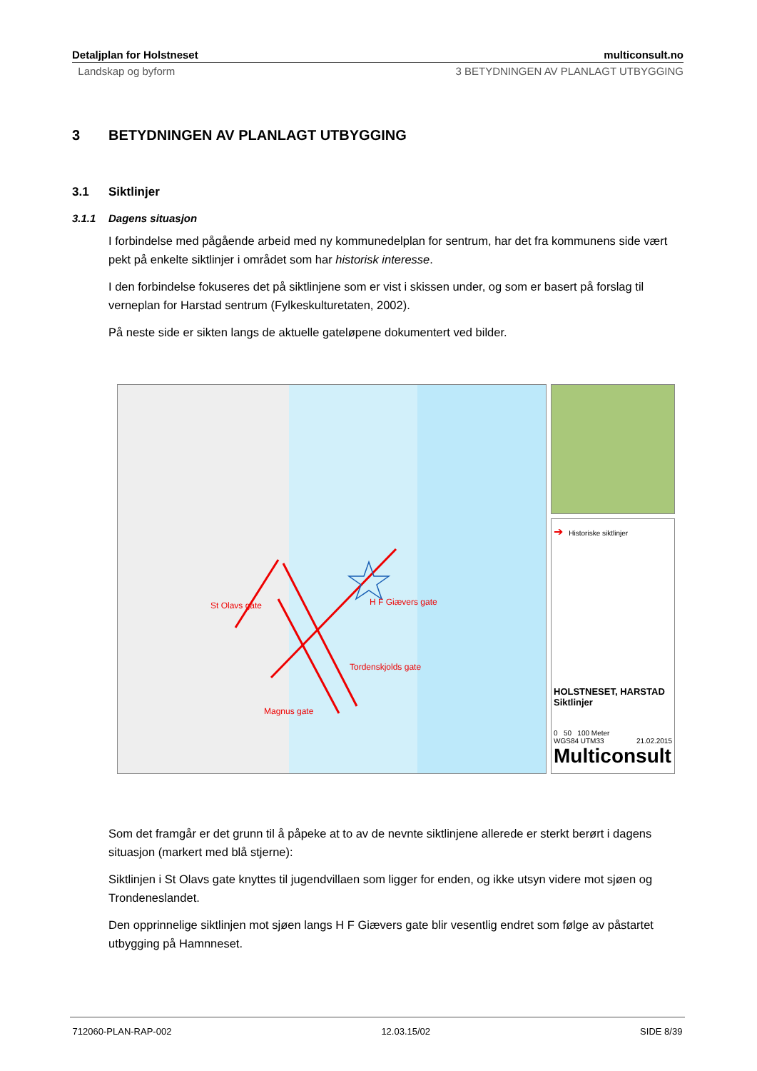Detaljplan for Holstneset multiconsult.no
Landskap og byform 3 BETYDNINGEN AV PLANLAGT UTBYGGING
3 BETYDNINGEN AV PLANLAGT UTBYGGING
3.1 Siktlinjer
3.1.1 Dagens situasjon
I forbindelse med pågående arbeid med ny kommunedelplan for sentrum, har det fra kommunens side vært pekt på enkelte siktlinjer i området som har historisk interesse.
I den forbindelse fokuseres det på siktlinjene som er vist i skissen under, og som er basert på forslag til verneplan for Harstad sentrum (Fylkeskulturetaten, 2002).
På neste side er sikten langs de aktuelle gateløpene dokumentert ved bilder.
St Olavs gate H F Giævers gate
Tordenskjolds gate
Magnus gate
➔ Historiske siktlinjer
HOLSTNESET, HARSTAD
Siktlinjer
0 50 100 Meter
WGS84 UTM33 21.02.2015
Multiconsult
Som det framgår er det grunn til å påpeke at to av de nevnte siktlinjene allerede er sterkt berørt i dagens situasjon (markert med blå stjerne):
Siktlinjen i St Olavs gate knyttes til jugendvillaen som ligger for enden, og ikke utsyn videre mot sjøen og Trondeneslandet.
Den opprinnelige siktlinjen mot sjøen langs H F Giævers gate blir vesentlig endret som følge av påstartet utbygging på Hamnneset.
712060-PLAN-RAP-002 12.03.15/02 SIDE 8/39